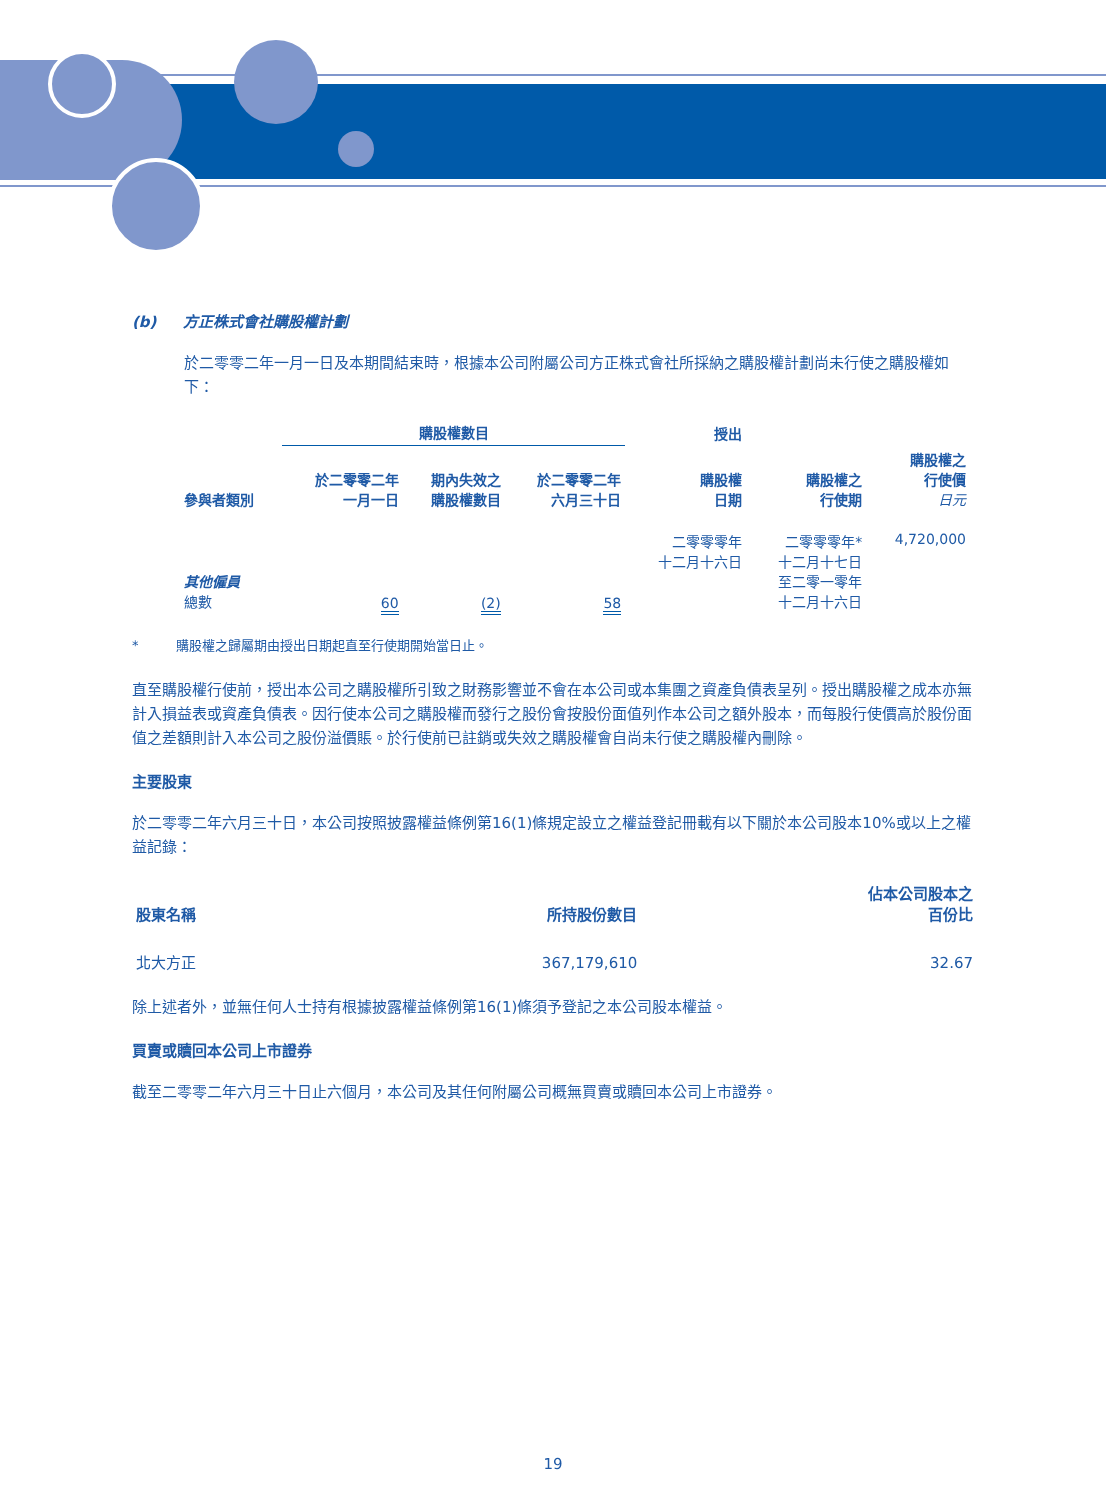(b) 方正株式會社購股權計劃
於二零零二年一月一日及本期間結束時，根據本公司附屬公司方正株式會社所採納之購股權計劃尚未行使之購股權如下：
| | 購股權數目 | | | 授出 | | |
| --- | --- | --- | --- | --- | --- | --- |
| 參與者類別 | 於二零零二年 一月一日 | 期內失效之 購股權數目 | 於二零零二年 六月三十日 | 購股權 日期 | 購股權之 行使期 | 購股權之 行使價 日元 |
| 其他僱員 總數 | 60 | (2) | 58 | 二零零零年 十二月十六日 | 二零零零年* 十二月十七日 至二零一零年 十二月十六日 | 4,720,000 |
* 購股權之歸屬期由授出日期起直至行使期開始當日止。
直至購股權行使前，授出本公司之購股權所引致之財務影響並不會在本公司或本集團之資產負債表呈列。授出購股權之成本亦無計入損益表或資產負債表。因行使本公司之購股權而發行之股份會按股份面值列作本公司之額外股本，而每股行使價高於股份面值之差額則計入本公司之股份溢價賬。於行使前已註銷或失效之購股權會自尚未行使之購股權內刪除。
主要股東
於二零零二年六月三十日，本公司按照披露權益條例第16(1)條規定設立之權益登記冊載有以下關於本公司股本10%或以上之權益記錄：
| 股東名稱 | 所持股份數目 | 佔本公司股本之 百份比 |
| --- | --- | --- |
| 北大方正 | 367,179,610 | 32.67 |
除上述者外，並無任何人士持有根據披露權益條例第16(1)條須予登記之本公司股本權益。
買賣或贖回本公司上市證券
截至二零零二年六月三十日止六個月，本公司及其任何附屬公司概無買賣或贖回本公司上市證券。
19